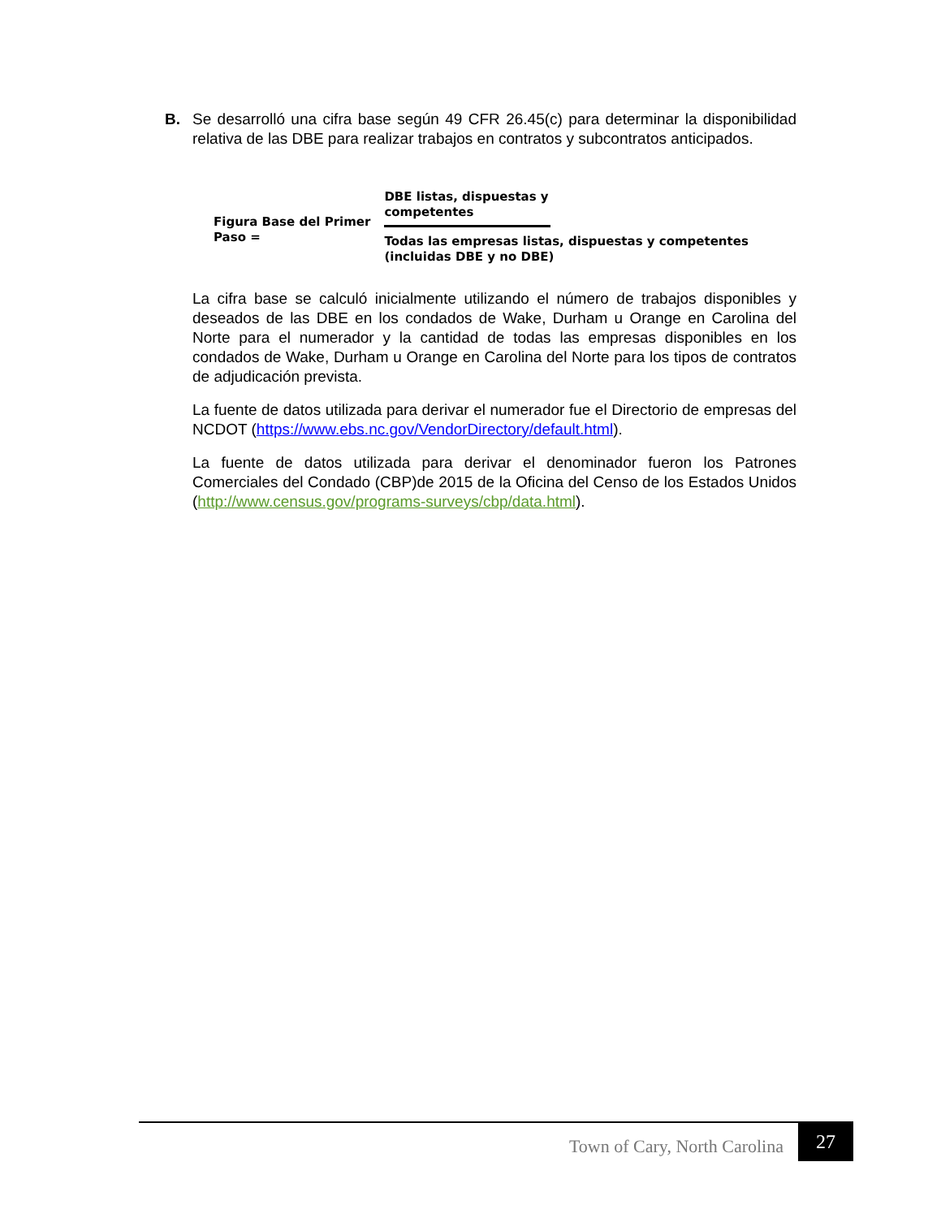B. Se desarrolló una cifra base según 49 CFR 26.45(c) para determinar la disponibilidad relativa de las DBE para realizar trabajos en contratos y subcontratos anticipados.
Figura Base del Primer Paso =
DBE listas, dispuestas y competentes
Todas las empresas listas, dispuestas y competentes (incluidas DBE y no DBE)
La cifra base se calculó inicialmente utilizando el número de trabajos disponibles y deseados de las DBE en los condados de Wake, Durham u Orange en Carolina del Norte para el numerador y la cantidad de todas las empresas disponibles en los condados de Wake, Durham u Orange en Carolina del Norte para los tipos de contratos de adjudicación prevista.
La fuente de datos utilizada para derivar el numerador fue el Directorio de empresas del NCDOT (https://www.ebs.nc.gov/VendorDirectory/default.html).
La fuente de datos utilizada para derivar el denominador fueron los Patrones Comerciales del Condado (CBP)de 2015 de la Oficina del Censo de los Estados Unidos (http://www.census.gov/programs-surveys/cbp/data.html).
Town of Cary, North Carolina 27